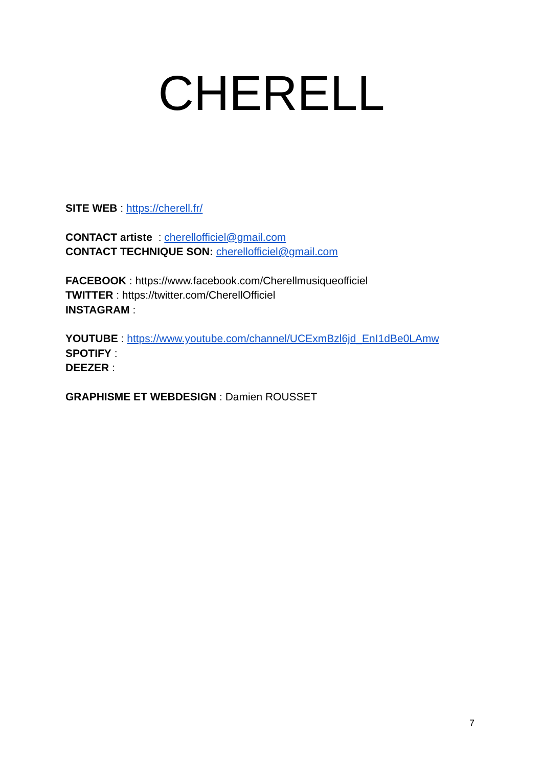CHERELL
SITE WEB : https://cherell.fr/
CONTACT artiste : cherellofficiel@gmail.com
CONTACT TECHNIQUE SON: cherellofficiel@gmail.com
FACEBOOK : https://www.facebook.com/Cherellmusiqueofficiel
TWITTER : https://twitter.com/CherellOfficiel
INSTAGRAM :
YOUTUBE : https://www.youtube.com/channel/UCExmBzl6jd_EnI1dBe0LAmw
SPOTIFY :
DEEZER :
GRAPHISME ET WEBDESIGN : Damien ROUSSET
7